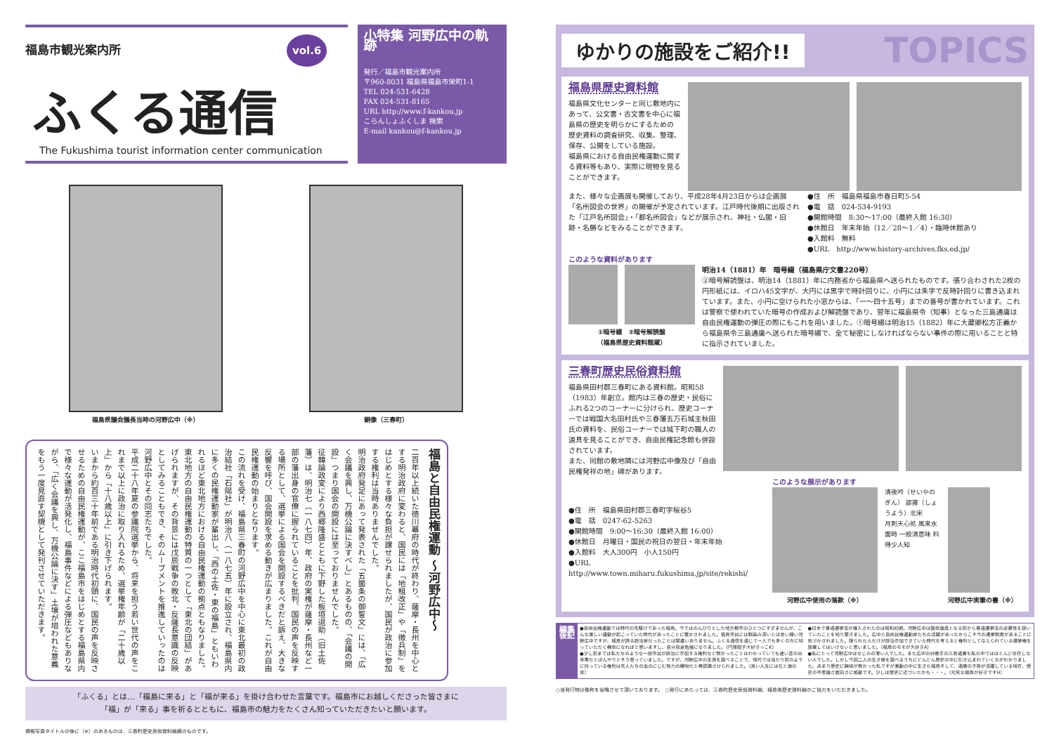福島市観光案内所 vol.6
ふくる通信
The Fukushima tourist information center communication
小特集 河野広中の軌跡
発行／福島市観光案内所
〒960-8031 福島県福島市栄町1-1
TEL 024-531-6428
FAX 024-531-8165
URL http://www.f-kankou.jp
こらんしょふくしま 検索
E-mail kankou@f-kankou.jp
福島県議会議長当時の河野広中（※） 銅像（三春町）
福島と自由民権運動 〜河野広中〜
二百年以上続いた徳川幕府の時代が終わり、薩摩・長州を中心とする明治政府に変わると、国民には「地租改正」や「徴兵制」をはじめとする様々な負担が課せられましたが、国民が政治に参加する権利は当時ありませんでした。
明治政府発足にあって発表された「五箇条の御誓文」には、「広く会議を興し、万機公論に決すべし」とあるものの、「会議の開設」つまり国会の開設には至っておりませんでした。
征韓論政変により西郷隆盛とともに下野した板垣退助（旧土佐藩）は、明治七（一八七四）年、政府の実権が薩摩・長州など一部の藩出身の官僚に握られていることを批判、国民の声を反映する場所として、選挙による国会を開設するべきだと訴え、大きな反響を呼び、国会開設を求める動きが広まりました。これが自由民権運動の始まりとなります。
この流れを受け、福島県三春町の河野広中を中心に東北最初の政治結社「石陽社」が明治八（一八七五）年に設立され、福島県内に多くの民権運動家が輩出し、「西の土佐・東の福島」ともいわれるほど東北地方における自由民権運動の拠点ともなりました。
東北地方の自由民権運動の特質の一つとして「東北の団結」があげられますが、その背景には戊辰戦争の敗北・反薩長意識の反映としてみることもでき、そのムーブメントを推進していったのは河野広中とその同志たちでした。
平成二十八年夏の参議院選挙から、将来を担う若い世代の声をこれまで以上に政治に取り入れるため、選挙権年齢が「二十歳以上」から「十八歳以上」に引き下げられます。
いまから約百三十年前である明治時代初頭に、国民の声を反映させるための自由民権運動が、ここ福島市をはじめとする福島県内で様々な運動が活発化し、福島事件などによる弾圧などもありながら、「広く会議を興し、万機公論に決す」土壌が培われた意義をもう一度見直す契機として発刊させていただきます。
「ふくる」とは…「福島に来る」と「福が来る」を掛け合わせた言葉です。福島市にお越しくださった皆さまに
「福」が「来る」事を祈るとともに、福島市の魅力をたくさん知っていただきたいと願います。
掲載写真タイトルの後に（※）のあるものは、三春町歴史民俗資料館蔵のものです。
ゆかりの施設をご紹介!!
TOPICS
福島県歴史資料館
福島県文化センターと同じ敷地内にあって、公文書・古文書を中心に福島県の歴史を明らかにするための歴史資料の調査研究、収集、整理、保存、公開をしている施設。
福島県における自由民権運動に関する資料等もあり、実際に現物を見ることができます。
また、様々な企画展も開催しており、平成28年4月23日からは企画展「名所図会の世界」の開催が予定されています。江戸時代後期に出版された「江戸名所図会」・「都名所図会」などが展示され、神社・仏閣・旧跡・名勝などをみることができます。
●住　所　福島県福島市春日町5-54
●電　話　024-534-9193
●開館時間　8:30〜17:00（最終入館 16:30）
●休館日　年末年始（12／28〜1／4）・臨時休館あり
●入館料　無料
●URL　http://www.history-archives.fks.ed.jp/
このような資料があります
①暗号綴　②暗号解読盤
（福島県歴史資料館蔵）
明治14（1881）年　暗号綴（福島県庁文書220号）
②暗号解読盤は、明治14（1881）年に内務省から福島県へ送られたものです。張り合わされた2枚の円形紙には、イロハ45文字が、大円には黒字で時計回りに、小円には朱字で反時計回りに書き込まれています。また、小円に空けられた小窓からは、「一〜四十五号」までの番号が書かれています。これは警察で使われていた暗号の作成および解読盤であり、翌年に福島県令（知事）となった三島通庸は自由民権運動の弾圧の際にもこれを用いました。①暗号綴は明治15（1882）年に大蔵卿松方正義から福島県令三島通庸へ送られた暗号綴で、全て秘密にしなければならない事件の際に用いることと特に指示されていました。
三春町歴史民俗資料館
福島県田村郡三春町にある資料館。昭和58（1983）年創立。館内は三春の歴史・民俗にふれる2つのコーナーに分けられ、歴史コーナーでは戦国大名田村氏や三春藩五万石城主秋田氏の資料を、民俗コーナーでは城下町の職人の道具を見ることができ、自由民権記念館も併設されています。
また、同館の敷地隣には河野広中像及び「自由民権発祥の地」碑があります。
●住　所　福島県田村郡三春町字桜谷5
●電　話　0247-62-5263
●開館時間　9:00〜16:30（最終入館 16:00）
●休館日　月曜日・国民の祝日の翌日・年末年始
●入館料　大人300円　小人150円
●URL　http://www.town.miharu.fukushima.jp/site/rekishi/
このような展示があります
河野広中使用の落款（※）
清夜吟（せいやのぎん） 邵雍（しょうよう）北宋
月到天心処 風来水面時 一般清意味 料得少人知
河野広中実筆の書（※）
編集後記
●自由民権運動では時代の先駆けであった福島。今ではのんびりとした地方都市のひとつにすぎませんが、こんな激しい運動が起こっていた時代があったことに驚かされました。福島市民には馴染み深いとは言い難い河野広中ですが、福島が誇る政治家だったことは間違いありません。ふくる通信を通じて一人でも多くの方に知っていただく機会になればと思いますし、自分自身勉強になりました。（円盤餃子大好きっこK）
●少し前までは私たちのような一般市民が政治に参加する権利など無かったことはわかっていても遠い昔の出来事だとぼんやりとそう思っていました。ですが、河野広中の生涯を調べることで、現代では当たり前のように持っている権利は先人たちの血のにじむ努力の賜物だと再認識させられました。（良い人生には花と酒の幸）
●日本で普通選挙法が導入されたのは昭和初期。河野広中は国会議員となる前から普通選挙法の必要性を説いていたことを知り驚きました。広中ら自由民権運動家たちの活躍があったからこそ今の選挙制度があることに気づかされました。限られた人だけが政治参加できていた時代を考えると権利として与えられている選挙権を放棄してはいけないと思いました。（福島のモモが大好きA）
●私にとって河野広中はなじみの薄い人でした。また広中の好敵手の三島通庸も私の中ではほとんど存在しない人でした。しかし今回二人の生き様を調べるうちにどんどん歴史の中に引き込まれていくのがわかりました。あまり歴史に興味が無かった私ですが激動の中に生きた福島そして、通庸の子孫が活躍している現在、歴史の不思議さ面白さに感動です。少しは歴史に近づいたかも・・・。（元気な福島が好きですH）
○当発行物は敬称を省略させて頂いております。　○発行にあたっては、三春町歴史民俗資料館、福島県歴史資料館のご協力をいただきました。